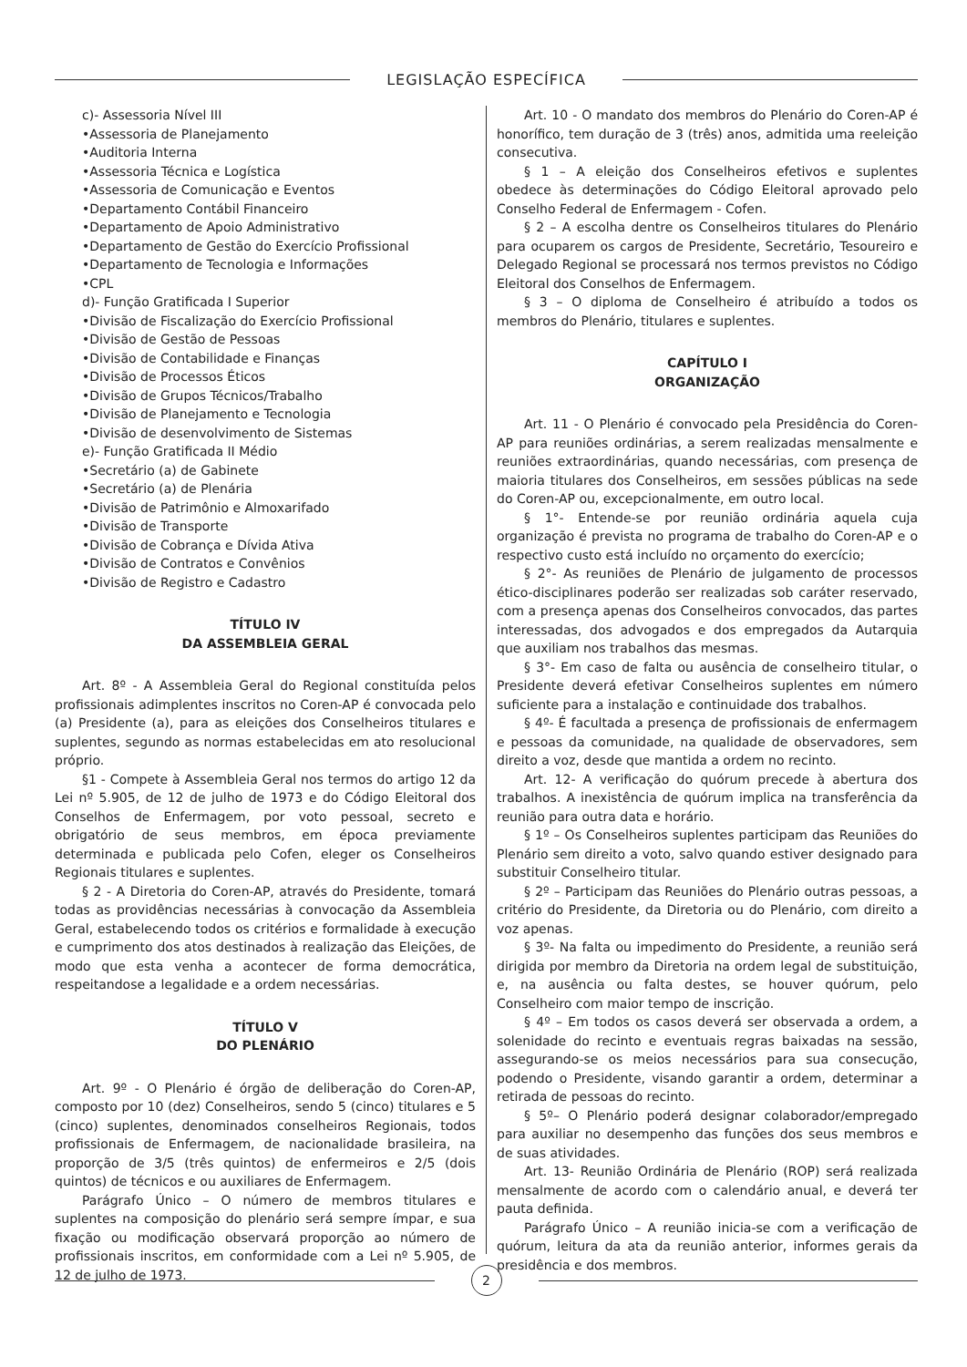LEGISLAÇÃO ESPECÍFICA
c)- Assessoria Nível III
•Assessoria de Planejamento
•Auditoria Interna
•Assessoria Técnica e Logística
•Assessoria de Comunicação e Eventos
•Departamento Contábil Financeiro
•Departamento de Apoio Administrativo
•Departamento de Gestão do Exercício Profissional
•Departamento de Tecnologia e Informações
•CPL
d)- Função Gratificada I Superior
•Divisão de Fiscalização do Exercício Profissional
•Divisão de Gestão de Pessoas
•Divisão de Contabilidade e Finanças
•Divisão de Processos Éticos
•Divisão de Grupos Técnicos/Trabalho
•Divisão de Planejamento e Tecnologia
•Divisão de desenvolvimento de Sistemas
e)- Função Gratificada II Médio
•Secretário (a) de Gabinete
•Secretário (a) de Plenária
•Divisão de Patrimônio e Almoxarifado
•Divisão de Transporte
•Divisão de Cobrança e Dívida Ativa
•Divisão de Contratos e Convênios
•Divisão de Registro e Cadastro
TÍTULO IV
DA ASSEMBLEIA GERAL
Art. 8º - A Assembleia Geral do Regional constituída pelos profissionais adimplentes inscritos no Coren-AP é convocada pelo (a) Presidente (a), para as eleições dos Conselheiros titulares e suplentes, segundo as normas estabelecidas em ato resolucional próprio.
§1 - Compete à Assembleia Geral nos termos do artigo 12 da Lei nº 5.905, de 12 de julho de 1973 e do Código Eleitoral dos Conselhos de Enfermagem, por voto pessoal, secreto e obrigatório de seus membros, em época previamente determinada e publicada pelo Cofen, eleger os Conselheiros Regionais titulares e suplentes.
§ 2 - A Diretoria do Coren-AP, através do Presidente, tomará todas as providências necessárias à convocação da Assembleia Geral, estabelecendo todos os critérios e formalidade à execução e cumprimento dos atos destinados à realização das Eleições, de modo que esta venha a acontecer de forma democrática, respeitandose a legalidade e a ordem necessárias.
TÍTULO V
DO PLENÁRIO
Art. 9º - O Plenário é órgão de deliberação do Coren-AP, composto por 10 (dez) Conselheiros, sendo 5 (cinco) titulares e 5 (cinco) suplentes, denominados conselheiros Regionais, todos profissionais de Enfermagem, de nacionalidade brasileira, na proporção de 3/5 (três quintos) de enfermeiros e 2/5 (dois quintos) de técnicos e ou auxiliares de Enfermagem.
Parágrafo Único – O número de membros titulares e suplentes na composição do plenário será sempre ímpar, e sua fixação ou modificação observará proporção ao número de profissionais inscritos, em conformidade com a Lei nº 5.905, de 12 de julho de 1973.
Art. 10 - O mandato dos membros do Plenário do Coren-AP é honorífico, tem duração de 3 (três) anos, admitida uma reeleição consecutiva.
§ 1 – A eleição dos Conselheiros efetivos e suplentes obedece às determinações do Código Eleitoral aprovado pelo Conselho Federal de Enfermagem - Cofen.
§ 2 – A escolha dentre os Conselheiros titulares do Plenário para ocuparem os cargos de Presidente, Secretário, Tesoureiro e Delegado Regional se processará nos termos previstos no Código Eleitoral dos Conselhos de Enfermagem.
§ 3 – O diploma de Conselheiro é atribuído a todos os membros do Plenário, titulares e suplentes.
CAPÍTULO I
ORGANIZAÇÃO
Art. 11 - O Plenário é convocado pela Presidência do Coren-AP para reuniões ordinárias, a serem realizadas mensalmente e reuniões extraordinárias, quando necessárias, com presença de maioria titulares dos Conselheiros, em sessões públicas na sede do Coren-AP ou, excepcionalmente, em outro local.
§ 1°- Entende-se por reunião ordinária aquela cuja organização é prevista no programa de trabalho do Coren-AP e o respectivo custo está incluído no orçamento do exercício;
§ 2°- As reuniões de Plenário de julgamento de processos ético-disciplinares poderão ser realizadas sob caráter reservado, com a presença apenas dos Conselheiros convocados, das partes interessadas, dos advogados e dos empregados da Autarquia que auxiliam nos trabalhos das mesmas.
§ 3°- Em caso de falta ou ausência de conselheiro titular, o Presidente deverá efetivar Conselheiros suplentes em número suficiente para a instalação e continuidade dos trabalhos.
§ 4º- É facultada a presença de profissionais de enfermagem e pessoas da comunidade, na qualidade de observadores, sem direito a voz, desde que mantida a ordem no recinto.
Art. 12- A verificação do quórum precede à abertura dos trabalhos. A inexistência de quórum implica na transferência da reunião para outra data e horário.
§ 1º – Os Conselheiros suplentes participam das Reuniões do Plenário sem direito a voto, salvo quando estiver designado para substituir Conselheiro titular.
§ 2º – Participam das Reuniões do Plenário outras pessoas, a critério do Presidente, da Diretoria ou do Plenário, com direito a voz apenas.
§ 3º- Na falta ou impedimento do Presidente, a reunião será dirigida por membro da Diretoria na ordem legal de substituição, e, na ausência ou falta destes, se houver quórum, pelo Conselheiro com maior tempo de inscrição.
§ 4º – Em todos os casos deverá ser observada a ordem, a solenidade do recinto e eventuais regras baixadas na sessão, assegurando-se os meios necessários para sua consecução, podendo o Presidente, visando garantir a ordem, determinar a retirada de pessoas do recinto.
§ 5º– O Plenário poderá designar colaborador/empregado para auxiliar no desempenho das funções dos seus membros e de suas atividades.
Art. 13- Reunião Ordinária de Plenário (ROP) será realizada mensalmente de acordo com o calendário anual, e deverá ter pauta definida.
Parágrafo Único – A reunião inicia-se com a verificação de quórum, leitura da ata da reunião anterior, informes gerais da presidência e dos membros.
2